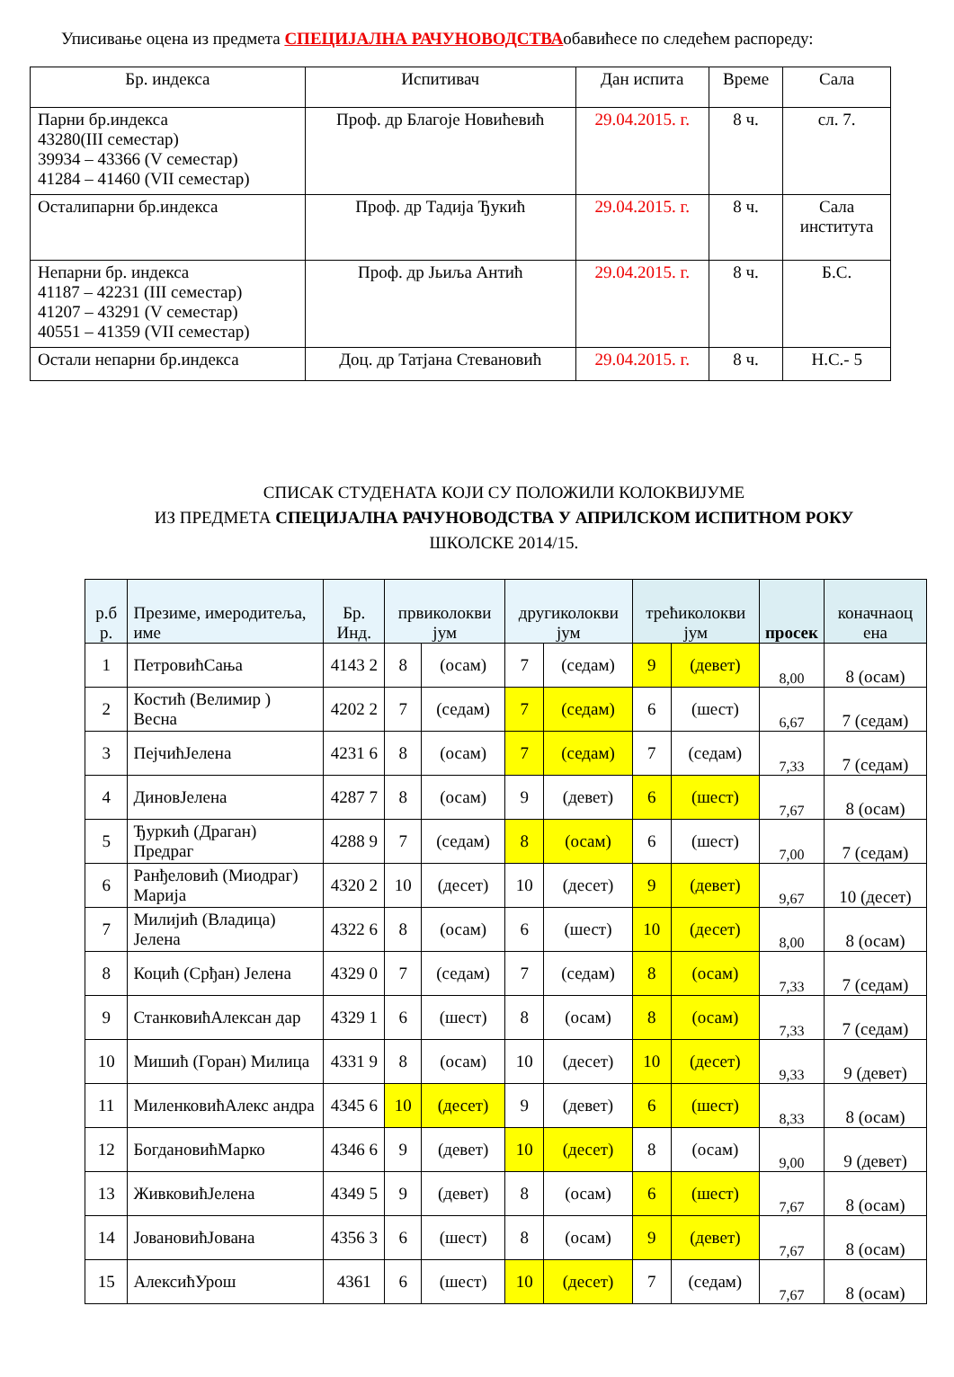Уписивање оцена из предмета СПЕЦИЈАЛНА РАЧУНОВОДСТВАобавићесе по следећем распореду:
| Бр. индекса | Испитивач | Дан испита | Време | Сала |
| --- | --- | --- | --- | --- |
| Парни бр.индекса 43280(III семестар) 39934 – 43366 (V семестар) 41284 – 41460 (VII семестар) | Проф. др Благоје Новићевић | 29.04.2015. г. | 8 ч. | сл. 7. |
| Осталипарни бр.индекса | Проф. др Тадија Ђукић | 29.04.2015. г. | 8 ч. | Сала института |
| Непарни бр. индекса 41187 – 42231 (III семестар) 41207 – 43291 (V семестар) 40551 – 41359 (VII семестар) | Проф. др Јьиља Антић | 29.04.2015. г. | 8 ч. | Б.С. |
| Остали непарни бр.индекса | Доц. др Татјана Стевановић | 29.04.2015. г. | 8 ч. | Н.С.- 5 |
СПИСАК СТУДЕНАТА КОЈИ СУ ПОЛОЖИЛИ КОЛОКВИЈУМЕ
ИЗ ПРЕДМЕТА СПЕЦИЈАЛНА РАЧУНОВОДСТВА У АПРИЛСКОМ ИСПИТНОМ РОКУ
ШКОЛСКЕ 2014/15.
| р.б р. | Презиме, имеродитеља, име | Бр. Инд. | првиколокви јум | | другиколокви јум | | трећиколокви јум | | просек | коначнаоц ена |
| --- | --- | --- | --- | --- | --- | --- | --- | --- | --- | --- |
| 1 | ПетровићСања | 4143 2 | 8 | (осам) | 7 | (седам) | 9 | (девет) | 8,00 | 8 (осам) |
| 2 | Костић (Велимир ) Весна | 4202 2 | 7 | (седам) | 7 | (седам) | 6 | (шест) | 6,67 | 7 (седам) |
| 3 | ПејчићЈелена | 4231 6 | 8 | (осам) | 7 | (седам) | 7 | (седам) | 7,33 | 7 (седам) |
| 4 | ДиновЈелена | 4287 7 | 8 | (осам) | 9 | (девет) | 6 | (шест) | 7,67 | 8 (осам) |
| 5 | Ђуркић (Драган) Предраг | 4288 9 | 7 | (седам) | 8 | (осам) | 6 | (шест) | 7,00 | 7 (седам) |
| 6 | Ранђеловић (Миодраг) Марија | 4320 2 | 10 | (десет) | 10 | (десет) | 9 | (девет) | 9,67 | 10 (десет) |
| 7 | Милијић (Владица) Јелена | 4322 6 | 8 | (осам) | 6 | (шест) | 10 | (десет) | 8,00 | 8 (осам) |
| 8 | Коцић (Срђан) Јелена | 4329 0 | 7 | (седам) | 7 | (седам) | 8 | (осам) | 7,33 | 7 (седам) |
| 9 | СтанковићАлексан дар | 4329 1 | 6 | (шест) | 8 | (осам) | 8 | (осам) | 7,33 | 7 (седам) |
| 10 | Мишић (Горан) Милица | 4331 9 | 8 | (осам) | 10 | (десет) | 10 | (десет) | 9,33 | 9 (девет) |
| 11 | МиленковићАлекс андра | 4345 6 | 10 | (десет) | 9 | (девет) | 6 | (шест) | 8,33 | 8 (осам) |
| 12 | БогдановићМарко | 4346 6 | 9 | (девет) | 10 | (десет) | 8 | (осам) | 9,00 | 9 (девет) |
| 13 | ЖивковићЈелена | 4349 5 | 9 | (девет) | 8 | (осам) | 6 | (шест) | 7,67 | 8 (осам) |
| 14 | ЈовановићЈована | 4356 3 | 6 | (шест) | 8 | (осам) | 9 | (девет) | 7,67 | 8 (осам) |
| 15 | АлексићУрош | 4361 | 6 | (шест) | 10 | (десет) | 7 | (седам) | 7,67 | 8 (осам) |